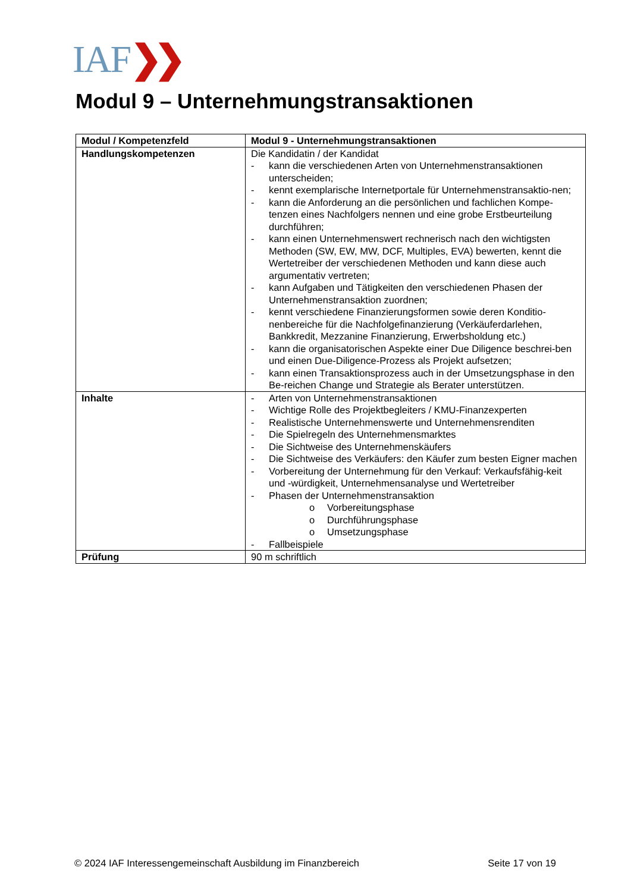IAF❯❯
Modul 9 – Unternehmungstransaktionen
| Modul / Kompetenzfeld | Modul 9 - Unternehmungstransaktionen |
| --- | --- |
| Handlungskompetenzen | Die Kandidatin / der Kandidat - kann die verschiedenen Arten von Unternehmenstransaktionen unterscheiden; - kennt exemplarische Internetportale für Unternehmenstransaktio-nen; - kann die Anforderung an die persönlichen und fachlichen Kompe-tenzen eines Nachfolgers nennen und eine grobe Erstbeurteilung durchführen; - kann einen Unternehmenswert rechnerisch nach den wichtigsten Methoden (SW, EW, MW, DCF, Multiples, EVA) bewerten, kennt die Wertetreiber der verschiedenen Methoden und kann diese auch argumentativ vertreten; - kann Aufgaben und Tätigkeiten den verschiedenen Phasen der Unternehmenstransaktion zuordnen; - kennt verschiedene Finanzierungsformen sowie deren Konditio-nenbereiche für die Nachfolgefinanzierung (Verkäuferdarlehen, Bankkredit, Mezzanine Finanzierung, Erwerbsholdung etc.) - kann die organisatorischen Aspekte einer Due Diligence beschrei-ben und einen Due-Diligence-Prozess als Projekt aufsetzen; - kann einen Transaktionsprozess auch in der Umsetzungsphase in den Be-reichen Change und Strategie als Berater unterstützen. |
| Inhalte | - Arten von Unternehmenstransaktionen - Wichtige Rolle des Projektbegleiters / KMU-Finanzexperten - Realistische Unternehmenswerte und Unternehmensrenditen - Die Spielregeln des Unternehmensmarktes - Die Sichtweise des Unternehmenskäufers - Die Sichtweise des Verkäufers: den Käufer zum besten Eigner machen - Vorbereitung der Unternehmung für den Verkauf: Verkaufsfähig-keit und -würdigkeit, Unternehmensanalyse und Wertetreiber - Phasen der Unternehmenstransaktion o Vorbereitungsphase o Durchführungsphase o Umsetzungsphase - Fallbeispiele |
| Prüfung | 90 m schriftlich |
© 2024 IAF Interessengemeinschaft Ausbildung im Finanzbereich Seite 17 von 19